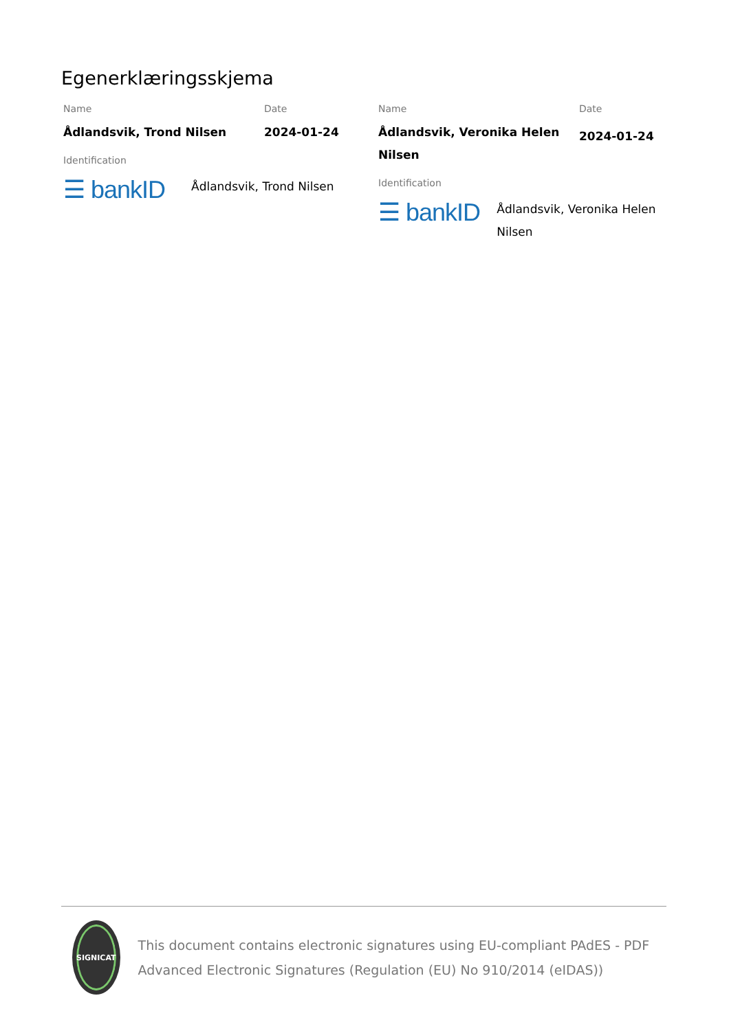Egenerklæringsskjema
Name
Ådlandsvik, Trond Nilsen
Date
2024-01-24
Identification
☰ bankID
Ådlandsvik, Trond Nilsen
Name
Ådlandsvik, Veronika Helen Nilsen
Date
2024-01-24
Identification
☰ bankID
Ådlandsvik, Veronika Helen Nilsen
SIGNICAT
This document contains electronic signatures using EU-compliant PAdES - PDF Advanced Electronic Signatures (Regulation (EU) No 910/2014 (eIDAS))